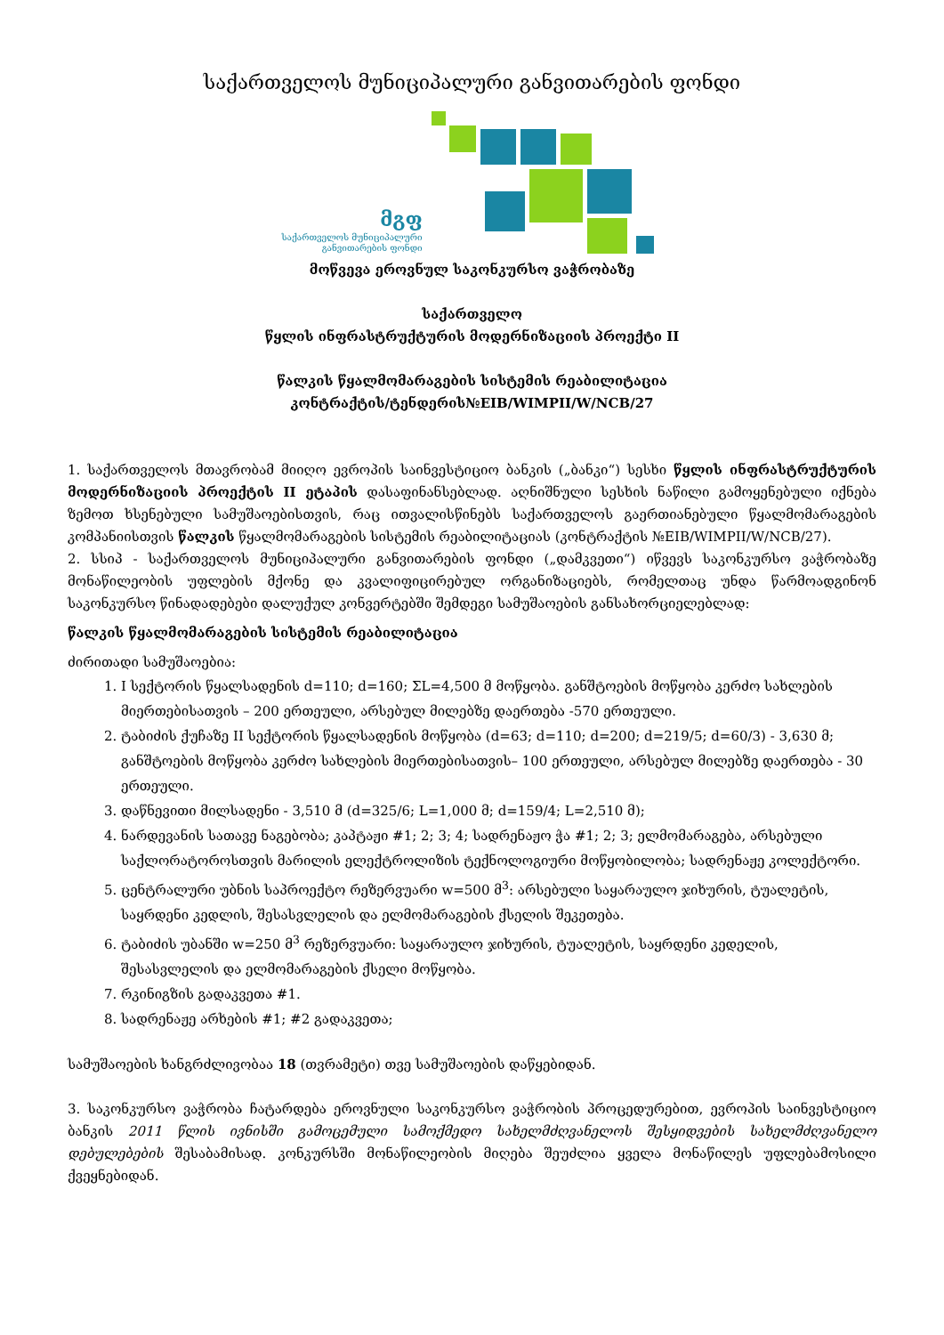საქართველოს მუნიციპალური განვითარების ფონდი
მგფ
საქართველოს მუნიციპალური
განვითარების ფონდი
მოწვევა ეროვნულ საკონკურსო ვაჭრობაზე
საქართველო
წყლის ინფრასტრუქტურის მოდერნიზაციის პროექტი II
წალკის წყალმომარაგების სისტემის რეაბილიტაცია
კონტრაქტის/ტენდერის№EIB/WIMPII/W/NCB/27
1. საქართველოს მთავრობამ მიიღო ევროპის საინვესტიციო ბანკის („ბანკი“) სესხი წყლის ინფრასტრუქტურის მოდერნიზაციის პროექტის II ეტაპის დასაფინანსებლად. აღნიშნული სესხის ნაწილი გამოყენებული იქნება ზემოთ ხსენებული სამუშაოებისთვის, რაც ითვალისწინებს საქართველოს გაერთიანებული წყალმომარაგების კომპანიისთვის წალკის წყალმომარაგების სისტემის რეაბილიტაციას (კონტრაქტის №EIB/WIMPII/W/NCB/27).
2. სსიპ - საქართველოს მუნიციპალური განვითარების ფონდი („დამკვეთი“) იწვევს საკონკურსო ვაჭრობაზე მონაწილეობის უფლების მქონე და კვალიფიცირებულ ორგანიზაციებს, რომელთაც უნდა წარმოადგინონ საკონკურსო წინადადებები დალუქულ კონვერტებში შემდეგი სამუშაოების განსახორციელებლად:
წალკის წყალმომარაგების სისტემის რეაბილიტაცია
ძირითადი სამუშაოებია:
1. I სექტორის წყალსადენის d=110; d=160; ΣL=4,500 მ მოწყობა. განშტოების მოწყობა კერძო სახლების მიერთებისათვის – 200 ერთეული, არსებულ მილებზე დაერთება -570 ერთეული.
2. ტაბიძის ქუჩაზე II სექტორის წყალსადენის მოწყობა (d=63; d=110; d=200; d=219/5; d=60/3) - 3,630 მ; განშტოების მოწყობა კერძო სახლების მიერთებისათვის– 100 ერთეული, არსებულ მილებზე დაერთება - 30 ერთეული.
3. დაწნევითი მილსადენი - 3,510 მ (d=325/6; L=1,000 მ; d=159/4; L=2,510 მ);
4. ნარდევანის სათავე ნაგებობა; კაპტაჟი #1; 2; 3; 4; სადრენაჟო ჭა #1; 2; 3; ელმომარაგება, არსებული საქლორატოროსთვის მარილის ელექტროლიზის ტექნოლოგიური მოწყობილობა; სადრენაჟე კოლექტორი.
5. ცენტრალური უბნის საპროექტო რეზერვუარი w=500 მ<sup>3</sup>: არსებული საყარაულო ჯიხურის, ტუალეტის, საყრდენი კედლის, შესასვლელის და ელმომარაგების ქსელის შეკეთება.
6. ტაბიძის უბანში w=250 მ<sup>3</sup> რეზერვუარი: საყარაულო ჯიხურის, ტუალეტის, საყრდენი კედელის, შესასვლელის და ელმომარაგების ქსელი მოწყობა.
7. რკინიგზის გადაკვეთა #1.
8. სადრენაჟე არხების #1; #2 გადაკვეთა;
სამუშაოების ხანგრძლივობაა 18 (თვრამეტი) თვე სამუშაოების დაწყებიდან.
3. საკონკურსო ვაჭრობა ჩატარდება ეროვნული საკონკურსო ვაჭრობის პროცედურებით, ევროპის საინვესტიციო ბანკის 2011 წლის ივნისში გამოცემული სამოქმედო სახელმძღვანელოს შესყიდვების სახელმძღვანელო დებულებების შესაბამისად. კონკურსში მონაწილეობის მიღება შეუძლია ყველა მონაწილეს უფლებამოსილი ქვეყნებიდან.